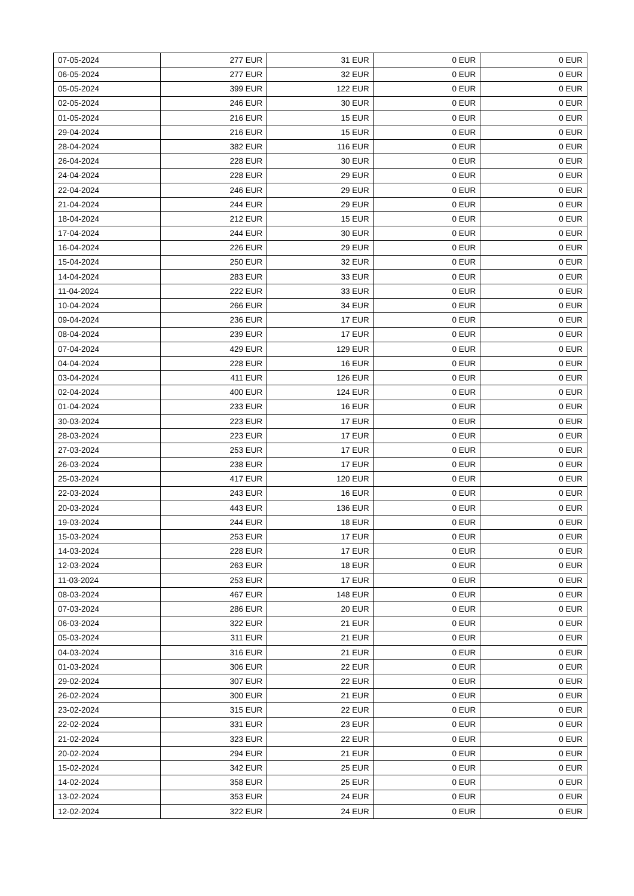| 07-05-2024 | 277 EUR | 31 EUR | 0 EUR | 0 EUR |
| 06-05-2024 | 277 EUR | 32 EUR | 0 EUR | 0 EUR |
| 05-05-2024 | 399 EUR | 122 EUR | 0 EUR | 0 EUR |
| 02-05-2024 | 246 EUR | 30 EUR | 0 EUR | 0 EUR |
| 01-05-2024 | 216 EUR | 15 EUR | 0 EUR | 0 EUR |
| 29-04-2024 | 216 EUR | 15 EUR | 0 EUR | 0 EUR |
| 28-04-2024 | 382 EUR | 116 EUR | 0 EUR | 0 EUR |
| 26-04-2024 | 228 EUR | 30 EUR | 0 EUR | 0 EUR |
| 24-04-2024 | 228 EUR | 29 EUR | 0 EUR | 0 EUR |
| 22-04-2024 | 246 EUR | 29 EUR | 0 EUR | 0 EUR |
| 21-04-2024 | 244 EUR | 29 EUR | 0 EUR | 0 EUR |
| 18-04-2024 | 212 EUR | 15 EUR | 0 EUR | 0 EUR |
| 17-04-2024 | 244 EUR | 30 EUR | 0 EUR | 0 EUR |
| 16-04-2024 | 226 EUR | 29 EUR | 0 EUR | 0 EUR |
| 15-04-2024 | 250 EUR | 32 EUR | 0 EUR | 0 EUR |
| 14-04-2024 | 283 EUR | 33 EUR | 0 EUR | 0 EUR |
| 11-04-2024 | 222 EUR | 33 EUR | 0 EUR | 0 EUR |
| 10-04-2024 | 266 EUR | 34 EUR | 0 EUR | 0 EUR |
| 09-04-2024 | 236 EUR | 17 EUR | 0 EUR | 0 EUR |
| 08-04-2024 | 239 EUR | 17 EUR | 0 EUR | 0 EUR |
| 07-04-2024 | 429 EUR | 129 EUR | 0 EUR | 0 EUR |
| 04-04-2024 | 228 EUR | 16 EUR | 0 EUR | 0 EUR |
| 03-04-2024 | 411 EUR | 126 EUR | 0 EUR | 0 EUR |
| 02-04-2024 | 400 EUR | 124 EUR | 0 EUR | 0 EUR |
| 01-04-2024 | 233 EUR | 16 EUR | 0 EUR | 0 EUR |
| 30-03-2024 | 223 EUR | 17 EUR | 0 EUR | 0 EUR |
| 28-03-2024 | 223 EUR | 17 EUR | 0 EUR | 0 EUR |
| 27-03-2024 | 253 EUR | 17 EUR | 0 EUR | 0 EUR |
| 26-03-2024 | 238 EUR | 17 EUR | 0 EUR | 0 EUR |
| 25-03-2024 | 417 EUR | 120 EUR | 0 EUR | 0 EUR |
| 22-03-2024 | 243 EUR | 16 EUR | 0 EUR | 0 EUR |
| 20-03-2024 | 443 EUR | 136 EUR | 0 EUR | 0 EUR |
| 19-03-2024 | 244 EUR | 18 EUR | 0 EUR | 0 EUR |
| 15-03-2024 | 253 EUR | 17 EUR | 0 EUR | 0 EUR |
| 14-03-2024 | 228 EUR | 17 EUR | 0 EUR | 0 EUR |
| 12-03-2024 | 263 EUR | 18 EUR | 0 EUR | 0 EUR |
| 11-03-2024 | 253 EUR | 17 EUR | 0 EUR | 0 EUR |
| 08-03-2024 | 467 EUR | 148 EUR | 0 EUR | 0 EUR |
| 07-03-2024 | 286 EUR | 20 EUR | 0 EUR | 0 EUR |
| 06-03-2024 | 322 EUR | 21 EUR | 0 EUR | 0 EUR |
| 05-03-2024 | 311 EUR | 21 EUR | 0 EUR | 0 EUR |
| 04-03-2024 | 316 EUR | 21 EUR | 0 EUR | 0 EUR |
| 01-03-2024 | 306 EUR | 22 EUR | 0 EUR | 0 EUR |
| 29-02-2024 | 307 EUR | 22 EUR | 0 EUR | 0 EUR |
| 26-02-2024 | 300 EUR | 21 EUR | 0 EUR | 0 EUR |
| 23-02-2024 | 315 EUR | 22 EUR | 0 EUR | 0 EUR |
| 22-02-2024 | 331 EUR | 23 EUR | 0 EUR | 0 EUR |
| 21-02-2024 | 323 EUR | 22 EUR | 0 EUR | 0 EUR |
| 20-02-2024 | 294 EUR | 21 EUR | 0 EUR | 0 EUR |
| 15-02-2024 | 342 EUR | 25 EUR | 0 EUR | 0 EUR |
| 14-02-2024 | 358 EUR | 25 EUR | 0 EUR | 0 EUR |
| 13-02-2024 | 353 EUR | 24 EUR | 0 EUR | 0 EUR |
| 12-02-2024 | 322 EUR | 24 EUR | 0 EUR | 0 EUR |